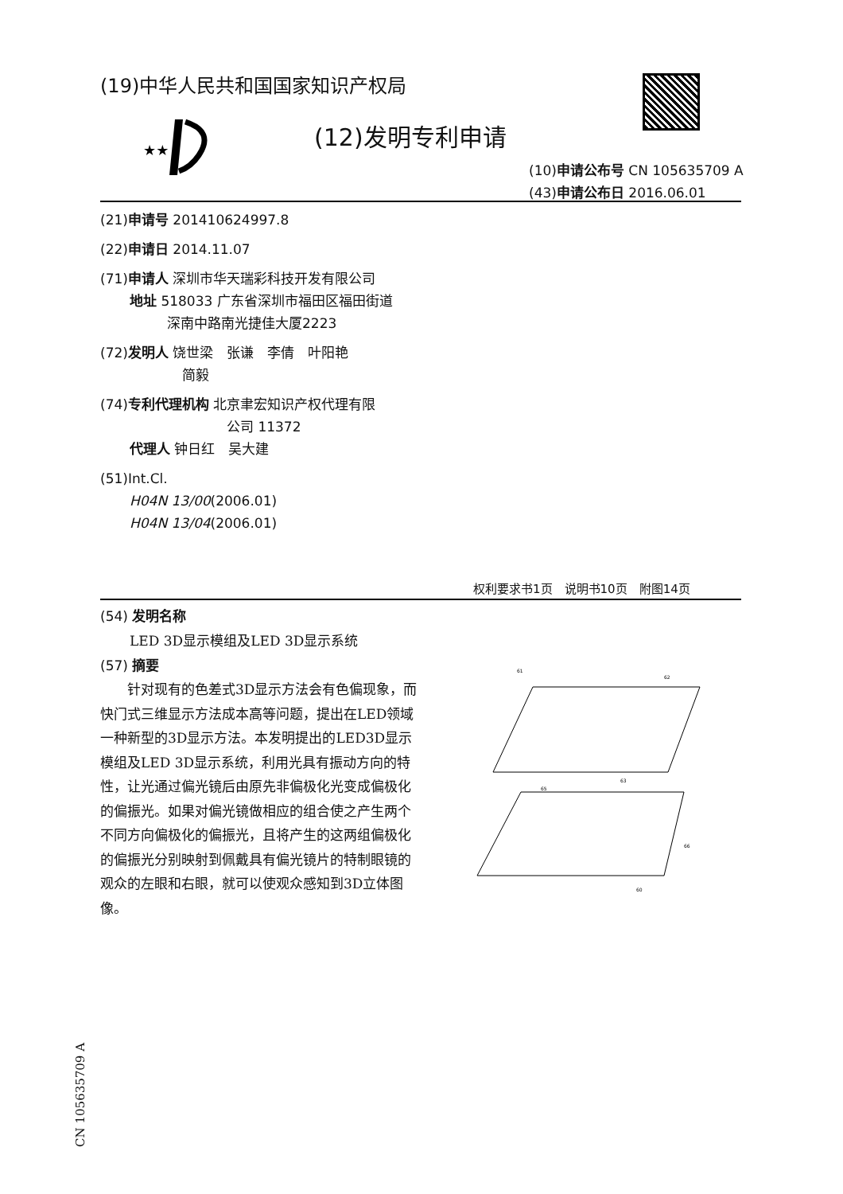(19)中华人民共和国国家知识产权局
★★
(12)发明专利申请
(10)申请公布号 CN 105635709 A
(43)申请公布日 2016.06.01
(21)申请号 201410624997.8
(22)申请日 2014.11.07
(71)申请人 深圳市华天瑞彩科技开发有限公司
地址 518033 广东省深圳市福田区福田街道
深南中路南光捷佳大厦2223
(72)发明人 饶世梁　张谦　李倩　叶阳艳
简毅
(74)专利代理机构 北京聿宏知识产权代理有限
公司 11372
代理人 钟日红　吴大建
(51)Int.Cl.
H04N 13/00(2006.01)
H04N 13/04(2006.01)
权利要求书1页　说明书10页　附图14页
(54) 发明名称
LED 3D显示模组及LED 3D显示系统
(57) 摘要
针对现有的色差式3D显示方法会有色偏现象，而快门式三维显示方法成本高等问题，提出在LED领域一种新型的3D显示方法。本发明提出的LED3D显示模组及LED 3D显示系统，利用光具有振动方向的特性，让光通过偏光镜后由原先非偏极化光变成偏极化的偏振光。如果对偏光镜做相应的组合使之产生两个不同方向偏极化的偏振光，且将产生的这两组偏极化的偏振光分别映射到佩戴具有偏光镜片的特制眼镜的观众的左眼和右眼，就可以使观众感知到3D立体图像。
61
62
63
65
66
60
CN 105635709 A